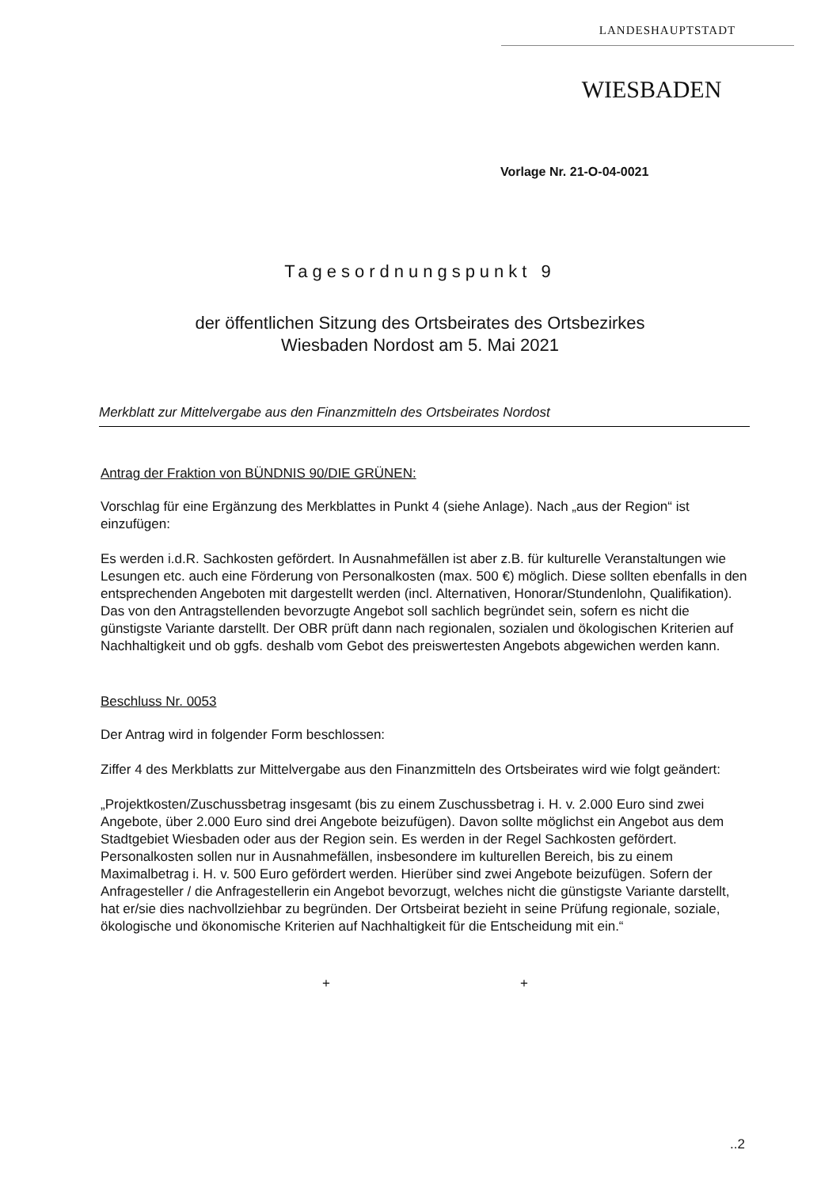LANDESHAUPTSTADT
WIESBADEN
Vorlage Nr. 21-O-04-0021
Tagesordnungspunkt 9
der öffentlichen Sitzung des Ortsbeirates des Ortsbezirkes
Wiesbaden Nordost am 5. Mai 2021
Merkblatt zur Mittelvergabe aus den Finanzmitteln des Ortsbeirates Nordost
Antrag der Fraktion von BÜNDNIS 90/DIE GRÜNEN:
Vorschlag für eine Ergänzung des Merkblattes in Punkt 4 (siehe Anlage). Nach „aus der Region“ ist einzufügen:
Es werden i.d.R. Sachkosten gefördert. In Ausnahmefällen ist aber z.B. für kulturelle Veranstaltungen wie Lesungen etc. auch eine Förderung von Personalkosten (max. 500 €) möglich. Diese sollten ebenfalls in den entsprechenden Angeboten mit dargestellt werden (incl. Alternativen, Honorar/Stundenlohn, Qualifikation). Das von den Antragstellenden bevorzugte Angebot soll sachlich begründet sein, sofern es nicht die günstigste Variante darstellt. Der OBR prüft dann nach regionalen, sozialen und ökologischen Kriterien auf Nachhaltigkeit und ob ggfs. deshalb vom Gebot des preiswertesten Angebots abgewichen werden kann.
Beschluss Nr. 0053
Der Antrag wird in folgender Form beschlossen:
Ziffer 4 des Merkblatts zur Mittelvergabe aus den Finanzmitteln des Ortsbeirates wird wie folgt geändert:
„Projektkosten/Zuschussbetrag insgesamt (bis zu einem Zuschussbetrag i. H. v. 2.000 Euro sind zwei Angebote, über 2.000 Euro sind drei Angebote beizufügen). Davon sollte möglichst ein Angebot aus dem Stadtgebiet Wiesbaden oder aus der Region sein. Es werden in der Regel Sachkosten gefördert. Personalkosten sollen nur in Ausnahmefällen, insbesondere im kulturellen Bereich, bis zu einem Maximalbetrag i. H. v. 500 Euro gefördert werden. Hierüber sind zwei Angebote beizufügen. Sofern der Anfragesteller / die Anfragestellerin ein Angebot bevorzugt, welches nicht die günstigste Variante darstellt, hat er/sie dies nachvollziehbar zu begründen. Der Ortsbeirat bezieht in seine Prüfung regionale, soziale, ökologische und ökonomische Kriterien auf Nachhaltigkeit für die Entscheidung mit ein.“
+ +
..2